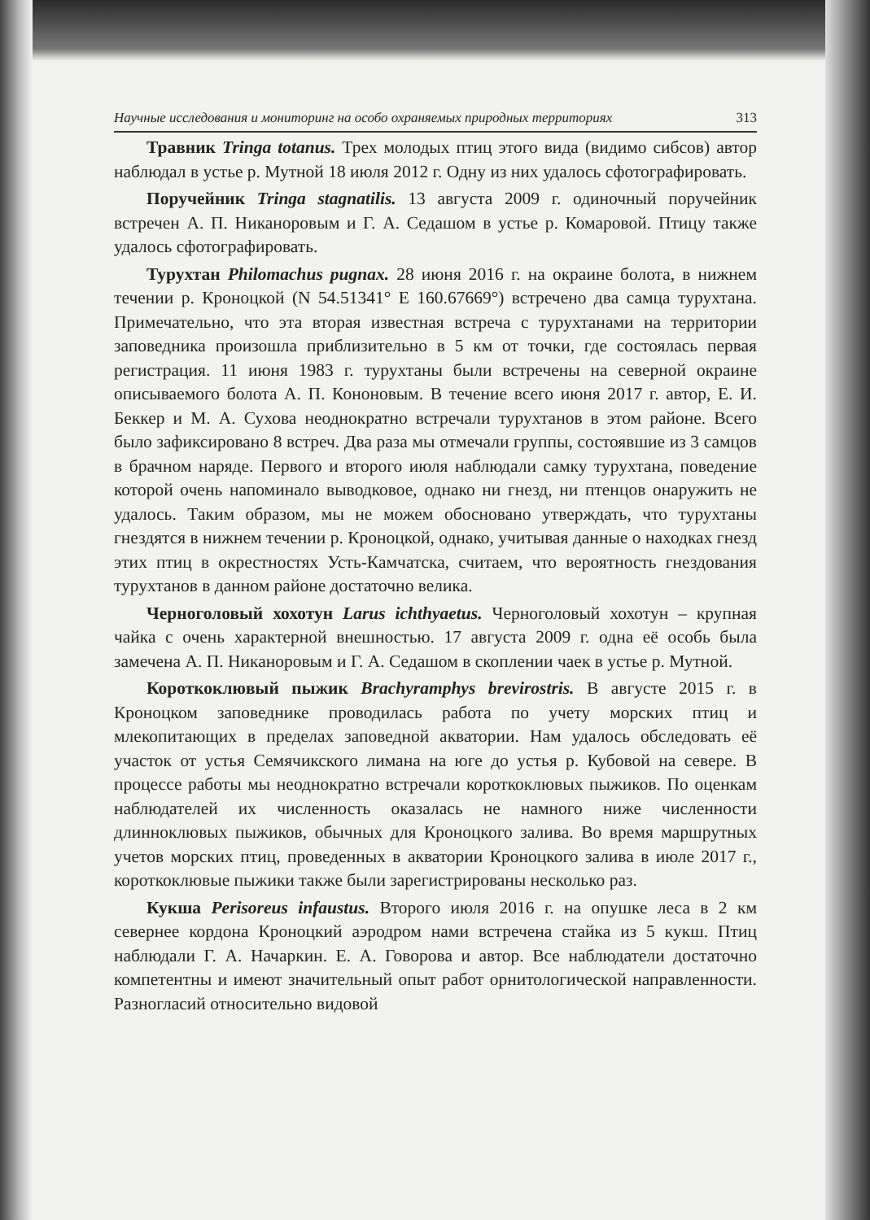Научные исследования и мониторинг на особо охраняемых природных территориях 313
Травник Tringa totanus. Трех молодых птиц этого вида (видимо сиб­сов) автор наблюдал в устье р. Мутной 18 июля 2012 г. Одну из них уда­лось сфотографировать.
Поручейник Tringa stagnatilis. 13 августа 2009 г. одиночный поручей­ник встречен А. П. Никаноровым и Г. А. Седашом в устье р. Комаровой. Птицу также удалось сфотографировать.
Турухтан Philomachus pugnax. 28 июня 2016 г. на окраине болота, в нижнем течении р. Кроноцкой (N 54.51341° E 160.67669°) встречено два самца турухтана. Примечательно, что эта вторая известная встреча с ту­рухтанами на территории заповедника произошла приблизительно в 5 км от точки, где состоялась первая регистрация. 11 июня 1983 г. турухтаны были встречены на северной окраине описываемого болота А. П. Кононо­вым. В течение всего июня 2017 г. автор, Е. И. Беккер и М. А. Сухова неод­нократно встречали турухтанов в этом районе. Всего было зафиксировано 8 встреч. Два раза мы отмечали группы, состоявшие из 3 самцов в брачном наряде. Первого и второго июля наблюдали самку турухтана, поведение которой очень напоминало выводковое, однако ни гнезд, ни птенцов она­ружить не удалось. Таким образом, мы не можем обосновано утверждать, что турухтаны гнездятся в нижнем течении р. Кроноцкой, однако, учиты­вая данные о находках гнезд этих птиц в окрестностях Усть-Камчатска, считаем, что вероятность гнездования турухтанов в данном районе до­статочно велика.
Черноголовый хохотун Larus ichthyaetus. Черноголовый хохотун – крупная чайка с очень характерной внешностью. 17 августа 2009 г. одна её особь была замечена А. П. Никаноровым и Г. А. Седашом в скоплении чаек в устье р. Мутной.
Короткоклювый пыжик Brachyramphys brevirostris. В августе 2015 г. в Кроноцком заповеднике проводилась работа по учету морских птиц и млекопитающих в пределах заповедной акватории. Нам удалось обследо­вать её участок от устья Семячикского лимана на юге до устья р. Кубовой на севере. В процессе работы мы неоднократно встречали короткоклювых пыжиков. По оценкам наблюдателей их численность оказалась не намно­го ниже численности длинноклювых пыжиков, обычных для Кроноцкого залива. Во время маршрутных учетов морских птиц, проведенных в ак­ватории Кроноцкого залива в июле 2017 г., короткоклювые пыжики также были зарегистрированы несколько раз.
Кукша Perisoreus infaustus. Второго июля 2016 г. на опушке леса в 2 км севернее кордона Кроноцкий аэродром нами встречена стайка из 5 кукш. Птиц наблюдали Г. А. Начаркин. Е. А. Говорова и автор. Все на­блюдатели достаточно компетентны и имеют значительный опыт работ орнитологической направленности. Разногласий относительно видовой